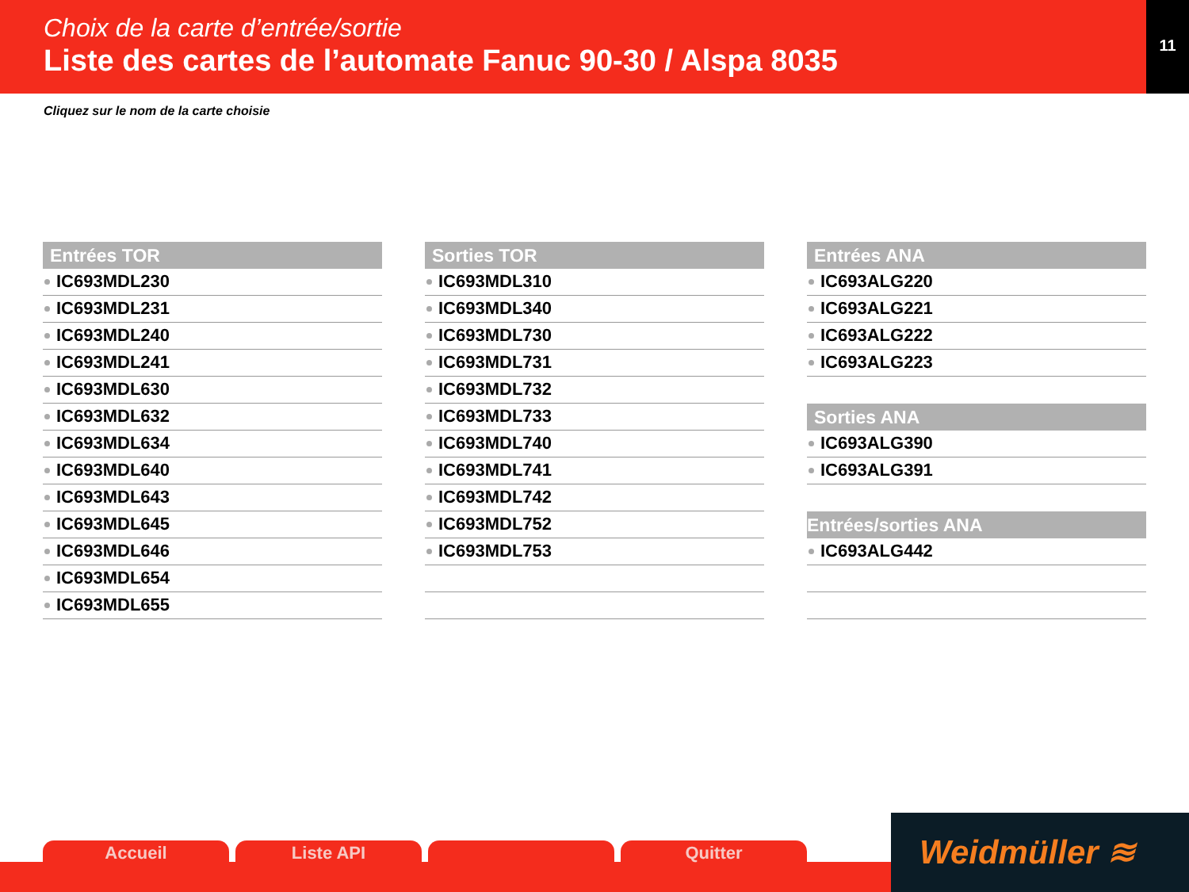Choix de la carte d’entrée/sortie
Liste des cartes de l’automate Fanuc 90-30 / Alspa 8035
11
Cliquez sur le nom de la carte choisie
Entrées TOR
IC693MDL230
IC693MDL231
IC693MDL240
IC693MDL241
IC693MDL630
IC693MDL632
IC693MDL634
IC693MDL640
IC693MDL643
IC693MDL645
IC693MDL646
IC693MDL654
IC693MDL655
Sorties TOR
IC693MDL310
IC693MDL340
IC693MDL730
IC693MDL731
IC693MDL732
IC693MDL733
IC693MDL740
IC693MDL741
IC693MDL742
IC693MDL752
IC693MDL753
Entrées ANA
IC693ALG220
IC693ALG221
IC693ALG222
IC693ALG223
Sorties ANA
IC693ALG390
IC693ALG391
Entrées/sorties ANA
IC693ALG442
Accueil Liste API Quitter
Weidmüller ≋